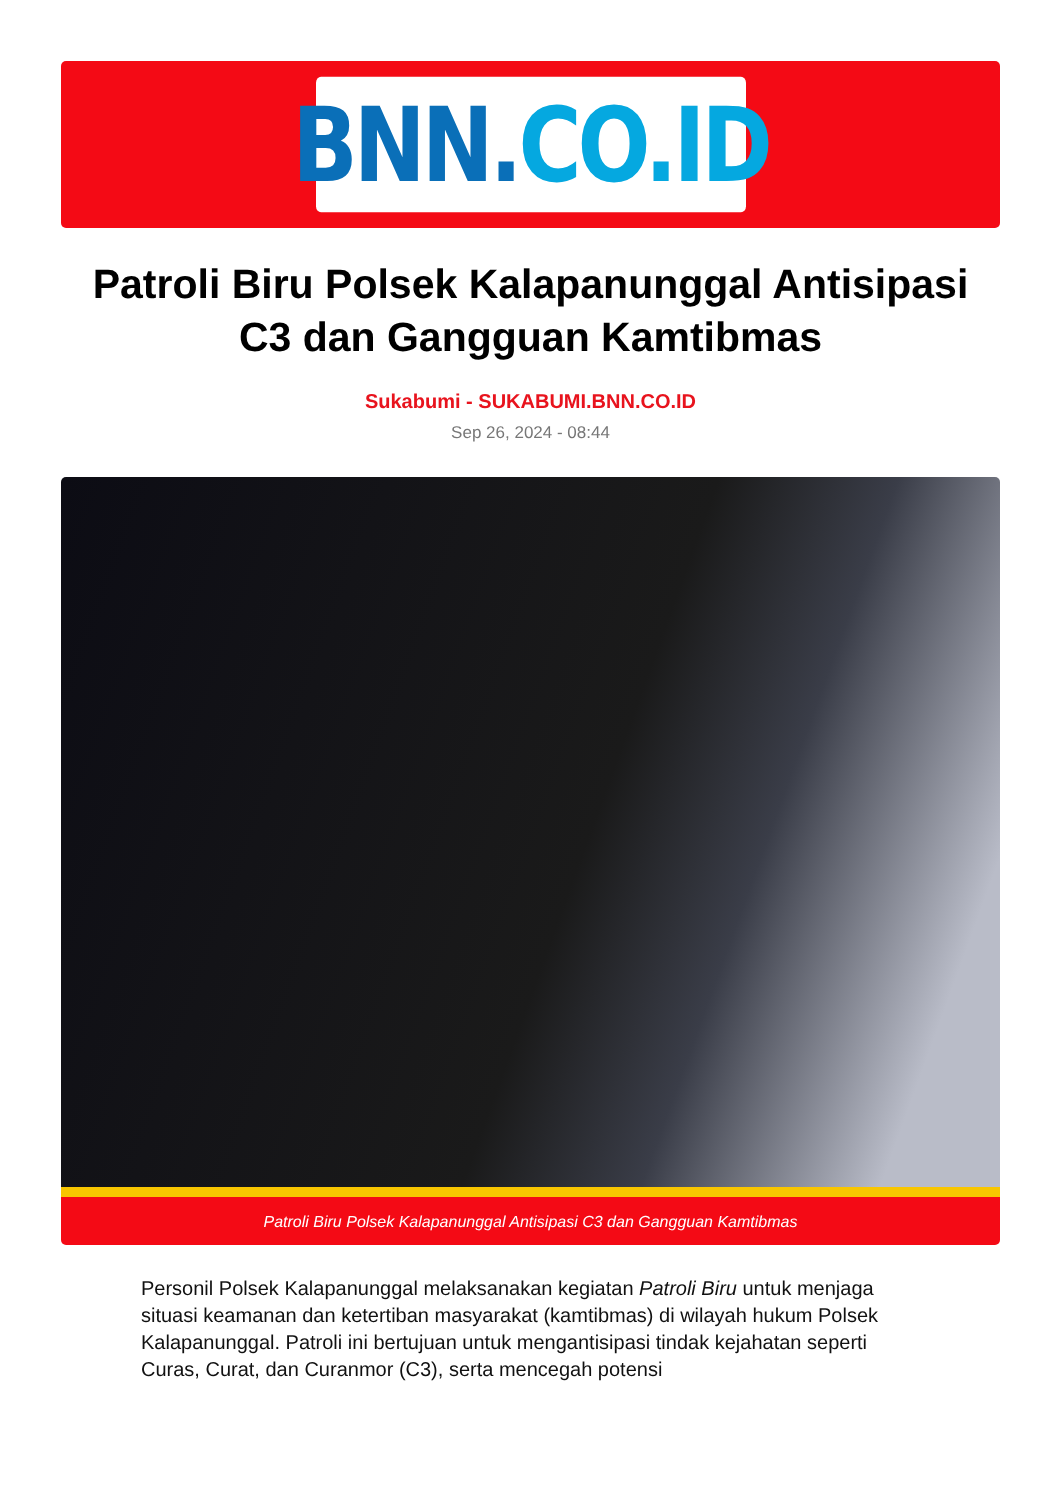BNN. CO.ID
Patroli Biru Polsek Kalapanunggal Antisipasi C3 dan Gangguan Kamtibmas
Sukabumi - SUKABUMI.BNN.CO.ID
Sep 26, 2024 - 08:44
Patroli Biru Polsek Kalapanunggal Antisipasi C3 dan Gangguan Kamtibmas
Personil Polsek Kalapanunggal melaksanakan kegiatan Patroli Biru untuk menjaga situasi keamanan dan ketertiban masyarakat (kamtibmas) di wilayah hukum Polsek Kalapanunggal. Patroli ini bertujuan untuk mengantisipasi tindak kejahatan seperti Curas, Curat, dan Curanmor (C3), serta mencegah potensi